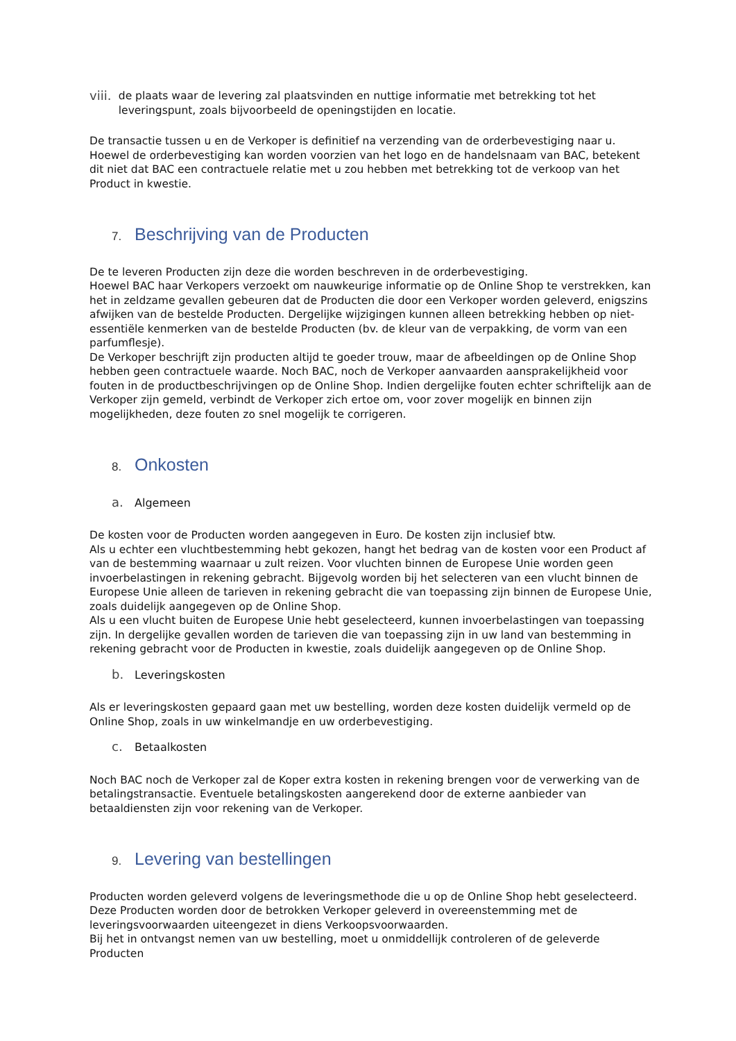viii.
de plaats waar de levering zal plaatsvinden en nuttige informatie met betrekking tot het leveringspunt, zoals bijvoorbeeld de openingstijden en locatie.
De transactie tussen u en de Verkoper is definitief na verzending van de orderbevestiging naar u. Hoewel de orderbevestiging kan worden voorzien van het logo en de handelsnaam van BAC, betekent dit niet dat BAC een contractuele relatie met u zou hebben met betrekking tot de verkoop van het Product in kwestie.
7. Beschrijving van de Producten
De te leveren Producten zijn deze die worden beschreven in de orderbevestiging.
Hoewel BAC haar Verkopers verzoekt om nauwkeurige informatie op de Online Shop te verstrekken, kan het in zeldzame gevallen gebeuren dat de Producten die door een Verkoper worden geleverd, enigszins afwijken van de bestelde Producten. Dergelijke wijzigingen kunnen alleen betrekking hebben op niet-essentiële kenmerken van de bestelde Producten (bv. de kleur van de verpakking, de vorm van een parfumflesje).
De Verkoper beschrijft zijn producten altijd te goeder trouw, maar de afbeeldingen op de Online Shop hebben geen contractuele waarde. Noch BAC, noch de Verkoper aanvaarden aansprakelijkheid voor fouten in de productbeschrijvingen op de Online Shop. Indien dergelijke fouten echter schriftelijk aan de Verkoper zijn gemeld, verbindt de Verkoper zich ertoe om, voor zover mogelijk en binnen zijn mogelijkheden, deze fouten zo snel mogelijk te corrigeren.
8. Onkosten
a. Algemeen
De kosten voor de Producten worden aangegeven in Euro. De kosten zijn inclusief btw.
Als u echter een vluchtbestemming hebt gekozen, hangt het bedrag van de kosten voor een Product af van de bestemming waarnaar u zult reizen. Voor vluchten binnen de Europese Unie worden geen invoerbelastingen in rekening gebracht. Bijgevolg worden bij het selecteren van een vlucht binnen de Europese Unie alleen de tarieven in rekening gebracht die van toepassing zijn binnen de Europese Unie, zoals duidelijk aangegeven op de Online Shop.
Als u een vlucht buiten de Europese Unie hebt geselecteerd, kunnen invoerbelastingen van toepassing zijn. In dergelijke gevallen worden de tarieven die van toepassing zijn in uw land van bestemming in rekening gebracht voor de Producten in kwestie, zoals duidelijk aangegeven op de Online Shop.
b. Leveringskosten
Als er leveringskosten gepaard gaan met uw bestelling, worden deze kosten duidelijk vermeld op de Online Shop, zoals in uw winkelmandje en uw orderbevestiging.
c. Betaalkosten
Noch BAC noch de Verkoper zal de Koper extra kosten in rekening brengen voor de verwerking van de betalingstransactie. Eventuele betalingskosten aangerekend door de externe aanbieder van betaaldiensten zijn voor rekening van de Verkoper.
9. Levering van bestellingen
Producten worden geleverd volgens de leveringsmethode die u op de Online Shop hebt geselecteerd. Deze Producten worden door de betrokken Verkoper geleverd in overeenstemming met de leveringsvoorwaarden uiteengezet in diens Verkoopsvoorwaarden.
Bij het in ontvangst nemen van uw bestelling, moet u onmiddellijk controleren of de geleverde Producten